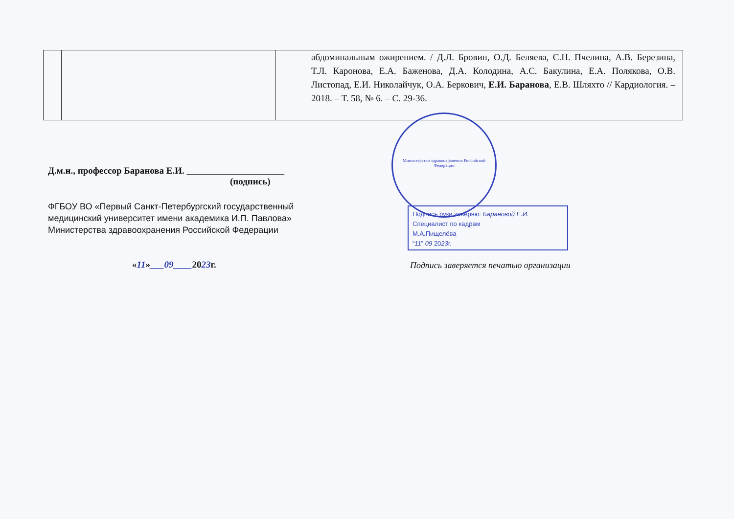| | | абдоминальным ожирением. / Д.Л. Бровин, О.Д. Беляева, С.Н. Пчелина, А.В. Березина, Т.Л. Каронова, Е.А. Баженова, Д.А. Колодина, А.С. Бакулина, Е.А. Полякова, О.В. Листопад, Е.И. Николайчук, О.А. Беркович, Е.И. Баранова , Е.В. Шляхто // Кардиология. – 2018. – Т. 58, № 6. – С. 29-36. |
Д.м.н., профессор Баранова Е.И. _____________________
(подпись)
ФГБОУ ВО «Первый Санкт-Петербургский государственный
медицинский университет имени академика И.П. Павлова»
Министерства здравоохранения Российской Федерации
«11»___09____2023г.
Министерство здравоохранения Российской Федерации
Подпись руки заверяю: Барановой Е.И.
Специалист по кадрам
М.А.Пищелёва
“11” 09 2023г.
Подпись заверяется печатью организации